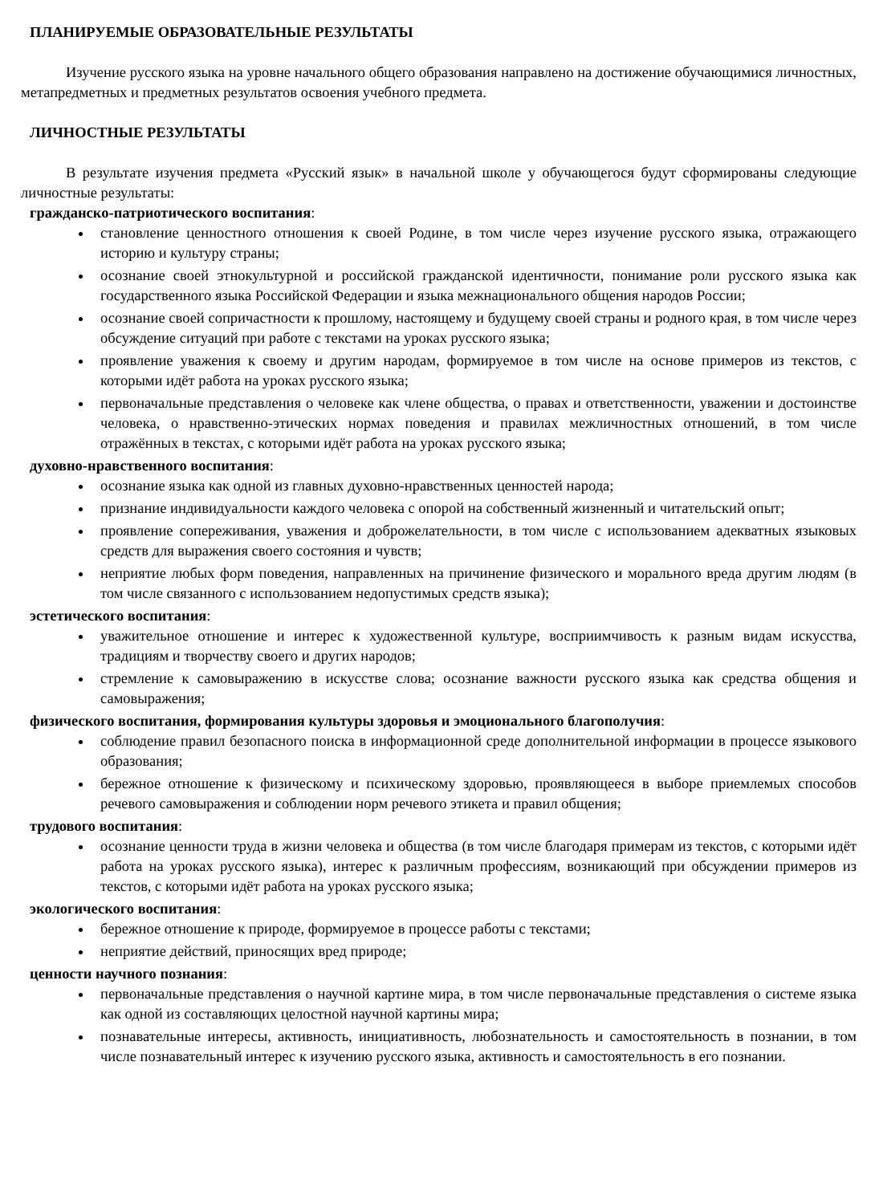ПЛАНИРУЕМЫЕ ОБРАЗОВАТЕЛЬНЫЕ РЕЗУЛЬТАТЫ
Изучение русского языка на уровне начального общего образования направлено на достижение обучающимися личностных, метапредметных и предметных результатов освоения учебного предмета.
ЛИЧНОСТНЫЕ РЕЗУЛЬТАТЫ
В результате изучения предмета «Русский язык» в начальной школе у обучающегося будут сформированы следующие личностные результаты:
гражданско-патриотического воспитания:
становление ценностного отношения к своей Родине, в том числе через изучение русского языка, отражающего историю и культуру страны;
осознание своей этнокультурной и российской гражданской идентичности, понимание роли русского языка как государственного языка Российской Федерации и языка межнационального общения народов России;
осознание своей сопричастности к прошлому, настоящему и будущему своей страны и родного края, в том числе через обсуждение ситуаций при работе с текстами на уроках русского языка;
проявление уважения к своему и другим народам, формируемое в том числе на основе примеров из текстов, с которыми идёт работа на уроках русского языка;
первоначальные представления о человеке как члене общества, о правах и ответственности, уважении и достоинстве человека, о нравственно-этических нормах поведения и правилах межличностных отношений, в том числе отражённых в текстах, с которыми идёт работа на уроках русского языка;
духовно-нравственного воспитания:
осознание языка как одной из главных духовно-нравственных ценностей народа;
признание индивидуальности каждого человека с опорой на собственный жизненный и читательский опыт;
проявление сопереживания, уважения и доброжелательности, в том числе с использованием адекватных языковых средств для выражения своего состояния и чувств;
неприятие любых форм поведения, направленных на причинение физического и морального вреда другим людям (в том числе связанного с использованием недопустимых средств языка);
эстетического воспитания:
уважительное отношение и интерес к художественной культуре, восприимчивость к разным видам искусства, традициям и творчеству своего и других народов;
стремление к самовыражению в искусстве слова; осознание важности русского языка как средства общения и самовыражения;
физического воспитания, формирования культуры здоровья и эмоционального благополучия:
соблюдение правил безопасного поиска в информационной среде дополнительной информации в процессе языкового образования;
бережное отношение к физическому и психическому здоровью, проявляющееся в выборе приемлемых способов речевого самовыражения и соблюдении норм речевого этикета и правил общения;
трудового воспитания:
осознание ценности труда в жизни человека и общества (в том числе благодаря примерам из текстов, с которыми идёт работа на уроках русского языка), интерес к различным профессиям, возникающий при обсуждении примеров из текстов, с которыми идёт работа на уроках русского языка;
экологического воспитания:
бережное отношение к природе, формируемое в процессе работы с текстами;
неприятие действий, приносящих вред природе;
ценности научного познания:
первоначальные представления о научной картине мира, в том числе первоначальные представления о системе языка как одной из составляющих целостной научной картины мира;
познавательные интересы, активность, инициативность, любознательность и самостоятельность в познании, в том числе познавательный интерес к изучению русского языка, активность и самостоятельность в его познании.